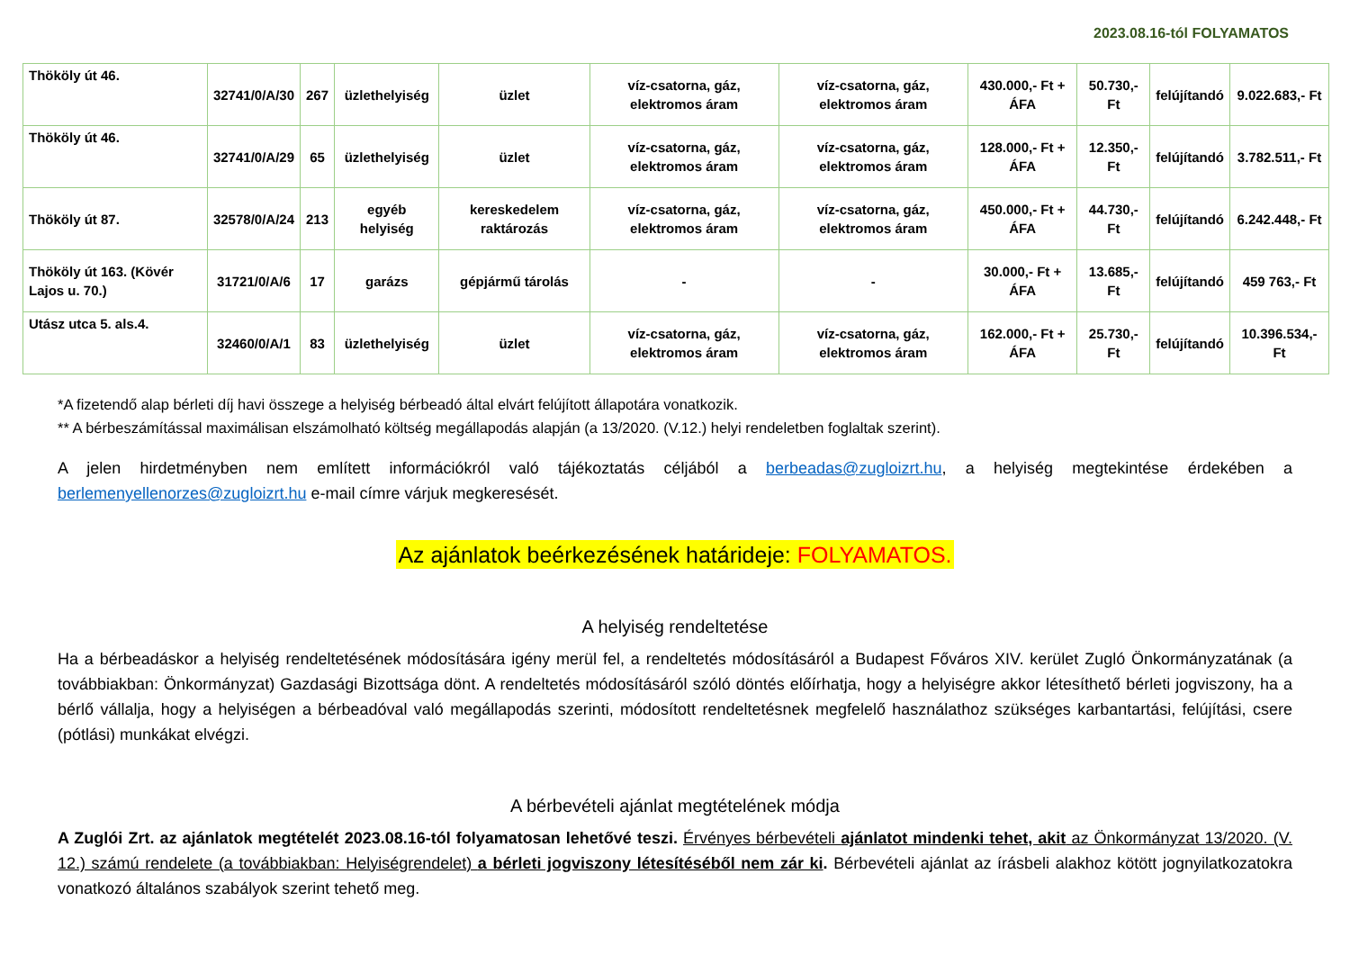2023.08.16-tól FOLYAMATOS
| Thököly út 46. | 32741/0/A/30 | 267 | üzlethelyiség | üzlet | víz-csatorna, gáz, elektromos áram | víz-csatorna, gáz, elektromos áram | 430.000,- Ft + ÁFA | 50.730,- Ft | felújítandó | 9.022.683,- Ft |
| Thököly út 46. | 32741/0/A/29 | 65 | üzlethelyiség | üzlet | víz-csatorna, gáz, elektromos áram | víz-csatorna, gáz, elektromos áram | 128.000,- Ft + ÁFA | 12.350,- Ft | felújítandó | 3.782.511,- Ft |
| Thököly út 87. | 32578/0/A/24 | 213 | egyéb helyiség | kereskedelem raktározás | víz-csatorna, gáz, elektromos áram | víz-csatorna, gáz, elektromos áram | 450.000,- Ft + ÁFA | 44.730,- Ft | felújítandó | 6.242.448,- Ft |
| Thököly út 163. (Kövér Lajos u. 70.) | 31721/0/A/6 | 17 | garázs | gépjármű tárolás | - | - | 30.000,- Ft + ÁFA | 13.685,- Ft | felújítandó | 459 763,- Ft |
| Utász utca 5. als.4. | 32460/0/A/1 | 83 | üzlethelyiség | üzlet | víz-csatorna, gáz, elektromos áram | víz-csatorna, gáz, elektromos áram | 162.000,- Ft + ÁFA | 25.730,- Ft | felújítandó | 10.396.534,- Ft |
*A fizetendő alap bérleti díj havi összege a helyiség bérbeadó által elvárt felújított állapotára vonatkozik.
** A bérbeszámítással maximálisan elszámolható költség megállapodás alapján (a 13/2020. (V.12.) helyi rendeletben foglaltak szerint).
A jelen hirdetményben nem említett információkról való tájékoztatás céljából a berbeadas@zugloizrt.hu, a helyiség megtekintése érdekében a berlemenyellenorzes@zugloizrt.hu e-mail címre várjuk megkeresését.
Az ajánlatok beérkezésének határideje: FOLYAMATOS.
A helyiség rendeltetése
Ha a bérbeadáskor a helyiség rendeltetésének módosítására igény merül fel, a rendeltetés módosításáról a Budapest Főváros XIV. kerület Zugló Önkormányzatának (a továbbiakban: Önkormányzat) Gazdasági Bizottsága dönt. A rendeltetés módosításáról szóló döntés előírhatja, hogy a helyiségre akkor létesíthető bérleti jogviszony, ha a bérlő vállalja, hogy a helyiségen a bérbeadóval való megállapodás szerinti, módosított rendeltetésnek megfelelő használathoz szükséges karbantartási, felújítási, csere (pótlási) munkákat elvégzi.
A bérbevételi ajánlat megtételének módja
A Zuglói Zrt. az ajánlatok megtételét 2023.08.16-tól folyamatosan lehetővé teszi. Érvényes bérbevételi ajánlatot mindenki tehet, akit az Önkormányzat 13/2020. (V. 12.) számú rendelete (a továbbiakban: Helyiségrendelet) a bérleti jogviszony létesítéséből nem zár ki. Bérbevételi ajánlat az írásbeli alakhoz kötött jognyilatkozatokra vonatkozó általános szabályok szerint tehető meg.